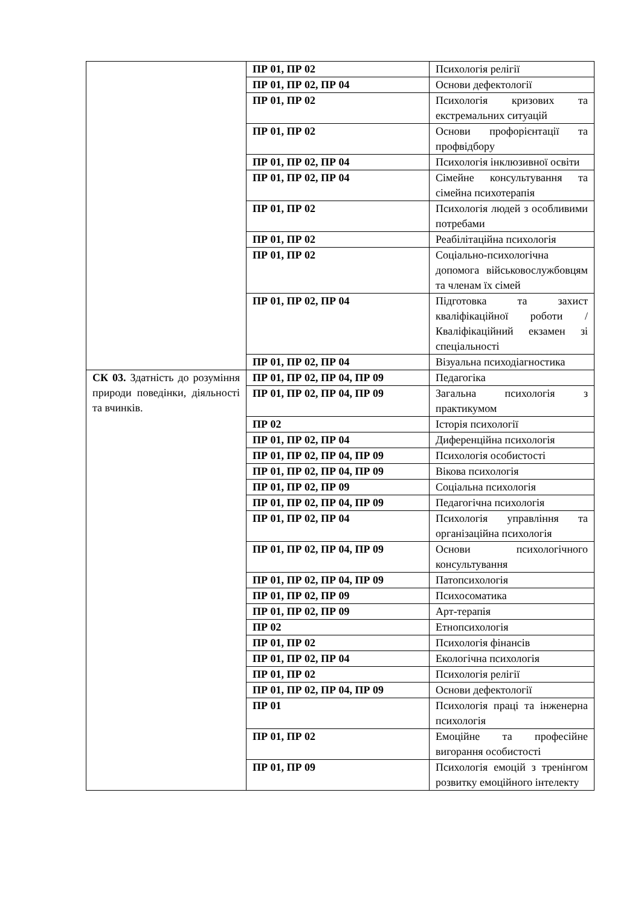| | ПР 01, ПР 02 | Психологія релігії |
| | ПР 01, ПР 02, ПР 04 | Основи дефектології |
| | ПР 01, ПР 02 | Психологія кризових та екстремальних ситуацій |
| | ПР 01, ПР 02 | Основи профорієнтації та профвідбору |
| | ПР 01, ПР 02, ПР 04 | Психологія інклюзивної освіти |
| | ПР 01, ПР 02, ПР 04 | Сімейне консультування та сімейна психотерапія |
| | ПР 01, ПР 02 | Психологія людей з особливими потребами |
| | ПР 01, ПР 02 | Реабілітаційна психологія |
| | ПР 01, ПР 02 | Соціально-психологічна допомога військовослужбовцям та членам їх сімей |
| | ПР 01, ПР 02, ПР 04 | Підготовка та захист кваліфікаційної роботи / Кваліфікаційний екзамен зі спеціальності |
| | ПР 01, ПР 02, ПР 04 | Візуальна психодіагностика |
| СК 03. Здатність до розуміння природи поведінки, діяльності та вчинків. | ПР 01, ПР 02, ПР 04, ПР 09 | Педагогіка |
| | ПР 01, ПР 02, ПР 04, ПР 09 | Загальна психологія з практикумом |
| | ПР 02 | Історія психології |
| | ПР 01, ПР 02, ПР 04 | Диференційна психологія |
| | ПР 01, ПР 02, ПР 04, ПР 09 | Психологія особистості |
| | ПР 01, ПР 02, ПР 04, ПР 09 | Вікова психологія |
| | ПР 01, ПР 02, ПР 09 | Соціальна психологія |
| | ПР 01, ПР 02, ПР 04, ПР 09 | Педагогічна психологія |
| | ПР 01, ПР 02, ПР 04 | Психологія управління та організаційна психологія |
| | ПР 01, ПР 02, ПР 04, ПР 09 | Основи психологічного консультування |
| | ПР 01, ПР 02, ПР 04, ПР 09 | Патопсихологія |
| | ПР 01, ПР 02, ПР 09 | Психосоматика |
| | ПР 01, ПР 02, ПР 09 | Арт-терапія |
| | ПР 02 | Етнопсихологія |
| | ПР 01, ПР 02 | Психологія фінансів |
| | ПР 01, ПР 02, ПР 04 | Екологічна психологія |
| | ПР 01, ПР 02 | Психологія релігії |
| | ПР 01, ПР 02, ПР 04, ПР 09 | Основи дефектології |
| | ПР 01 | Психологія праці та інженерна психологія |
| | ПР 01, ПР 02 | Емоційне та професійне вигорання особистості |
| | ПР 01, ПР 09 | Психологія емоцій з тренінгом розвитку емоційного інтелекту |